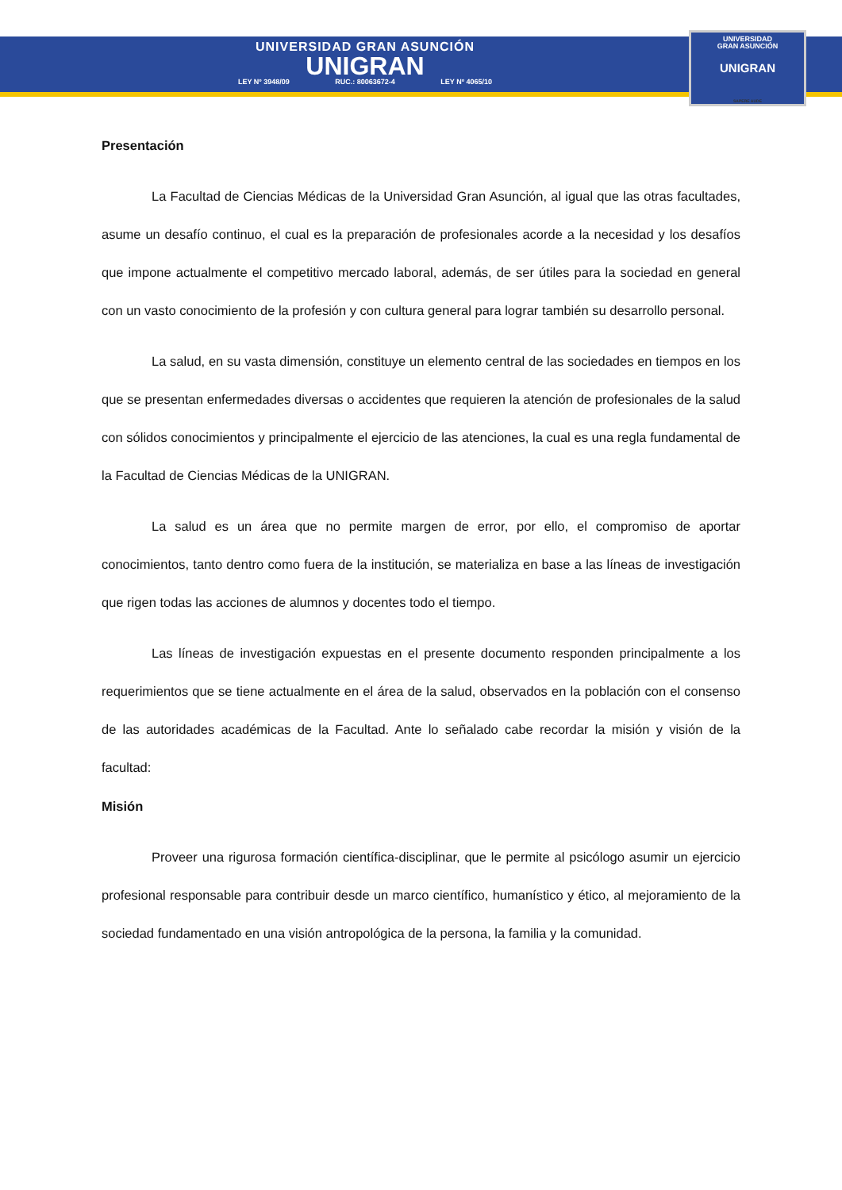UNIVERSIDAD GRAN ASUNCIÓN
UNIGRAN
LEY Nº 3948/09 RUC.: 80063672-4 LEY Nº 4065/10
UNIVERSIDAD
GRAN ASUNCIÓN
UNIGRAN
SAPERE AUDE
Presentación
La Facultad de Ciencias Médicas de la Universidad Gran Asunción, al igual que las otras facultades, asume un desafío continuo, el cual es la preparación de profesionales acorde a la necesidad y los desafíos que impone actualmente el competitivo mercado laboral, además, de ser útiles para la sociedad en general con un vasto conocimiento de la profesión y con cultura general para lograr también su desarrollo personal.
La salud, en su vasta dimensión, constituye un elemento central de las sociedades en tiempos en los que se presentan enfermedades diversas o accidentes que requieren la atención de profesionales de la salud con sólidos conocimientos y principalmente el ejercicio de las atenciones, la cual es una regla fundamental de la Facultad de Ciencias Médicas de la UNIGRAN.
La salud es un área que no permite margen de error, por ello, el compromiso de aportar conocimientos, tanto dentro como fuera de la institución, se materializa en base a las líneas de investigación que rigen todas las acciones de alumnos y docentes todo el tiempo.
Las líneas de investigación expuestas en el presente documento responden principalmente a los requerimientos que se tiene actualmente en el área de la salud, observados en la población con el consenso de las autoridades académicas de la Facultad. Ante lo señalado cabe recordar la misión y visión de la facultad:
Misión
Proveer una rigurosa formación científica-disciplinar, que le permite al psicólogo asumir un ejercicio profesional responsable para contribuir desde un marco científico, humanístico y ético, al mejoramiento de la sociedad fundamentado en una visión antropológica de la persona, la familia y la comunidad.